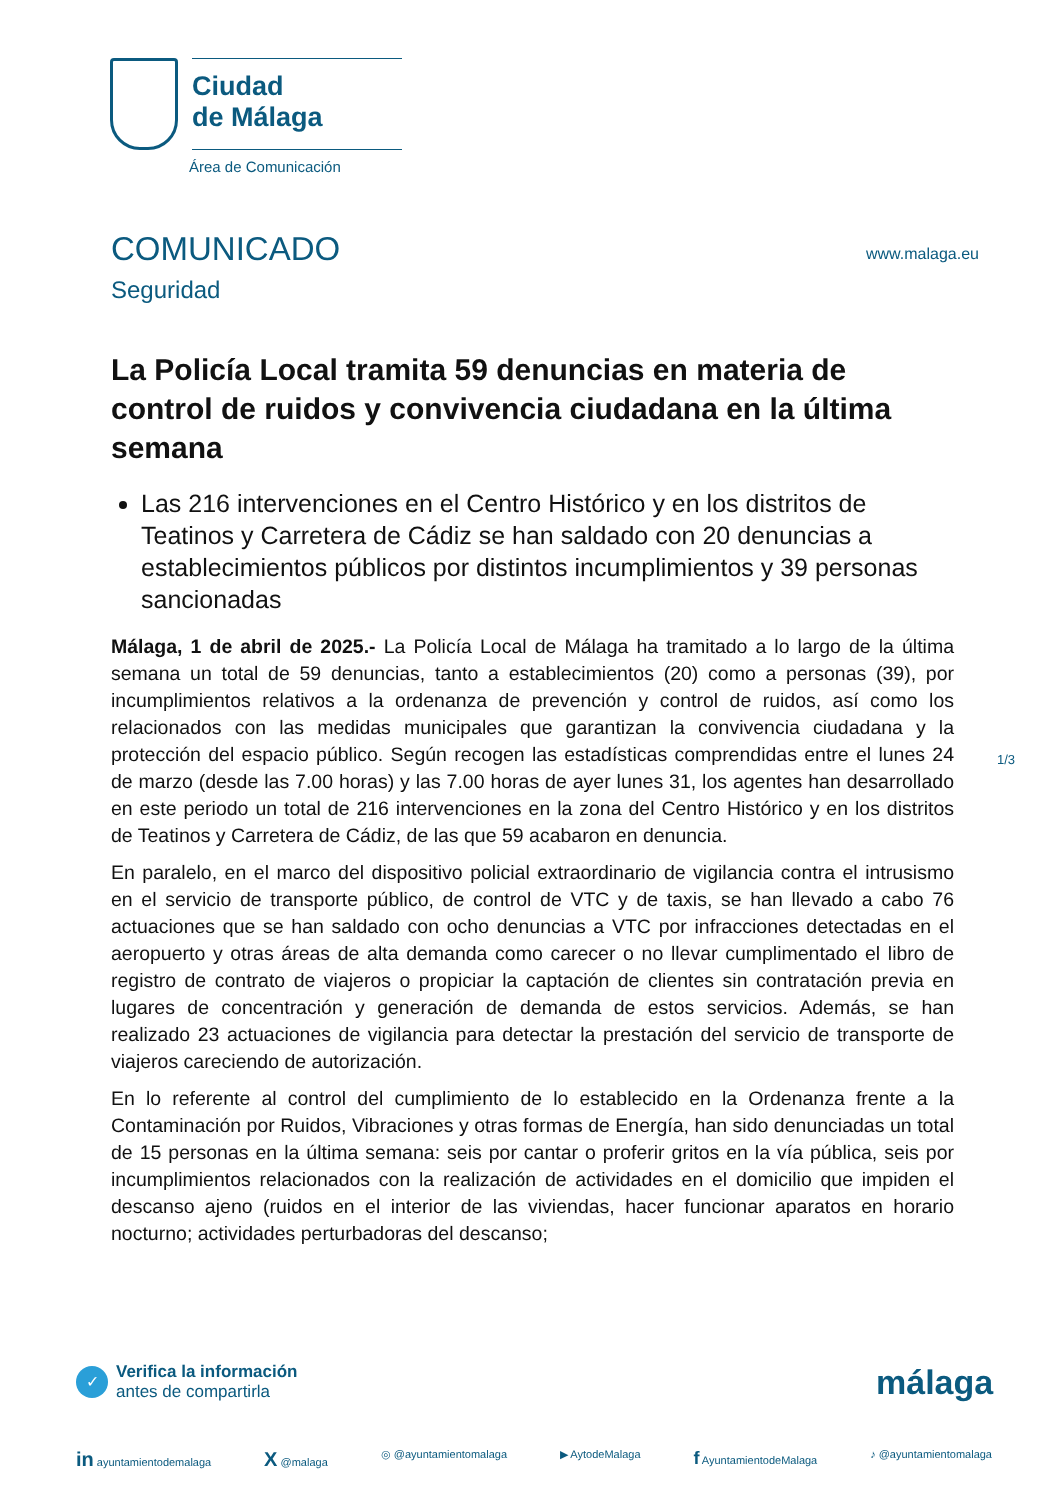Ciudad
de Málaga
Área de Comunicación
COMUNICADO
Seguridad
www.malaga.eu
La Policía Local tramita 59 denuncias en materia de control de ruidos y convivencia ciudadana en la última semana
Las 216 intervenciones en el Centro Histórico y en los distritos de Teatinos y Carretera de Cádiz se han saldado con 20 denuncias a establecimientos públicos por distintos incumplimientos y 39 personas sancionadas
Málaga, 1 de abril de 2025.- La Policía Local de Málaga ha tramitado a lo largo de la última semana un total de 59 denuncias, tanto a establecimientos (20) como a personas (39), por incumplimientos relativos a la ordenanza de prevención y control de ruidos, así como los relacionados con las medidas municipales que garantizan la convivencia ciudadana y la protección del espacio público. Según recogen las estadísticas comprendidas entre el lunes 24 de marzo (desde las 7.00 horas) y las 7.00 horas de ayer lunes 31, los agentes han desarrollado en este periodo un total de 216 intervenciones en la zona del Centro Histórico y en los distritos de Teatinos y Carretera de Cádiz, de las que 59 acabaron en denuncia.
En paralelo, en el marco del dispositivo policial extraordinario de vigilancia contra el intrusismo en el servicio de transporte público, de control de VTC y de taxis, se han llevado a cabo 76 actuaciones que se han saldado con ocho denuncias a VTC por infracciones detectadas en el aeropuerto y otras áreas de alta demanda como carecer o no llevar cumplimentado el libro de registro de contrato de viajeros o propiciar la captación de clientes sin contratación previa en lugares de concentración y generación de demanda de estos servicios. Además, se han realizado 23 actuaciones de vigilancia para detectar la prestación del servicio de transporte de viajeros careciendo de autorización.
En lo referente al control del cumplimiento de lo establecido en la Ordenanza frente a la Contaminación por Ruidos, Vibraciones y otras formas de Energía, han sido denunciadas un total de 15 personas en la última semana: seis por cantar o proferir gritos en la vía pública, seis por incumplimientos relacionados con la realización de actividades en el domicilio que impiden el descanso ajeno (ruidos en el interior de las viviendas, hacer funcionar aparatos en horario nocturno; actividades perturbadoras del descanso;
1/3
✓
Verifica la información
antes de compartirla
málaga
in ayuntamientodemalaga X @malaga ◎ @ayuntamientomalaga ▶ AytodeMalaga f AyuntamientodeMalaga ♪ @ayuntamientomalaga